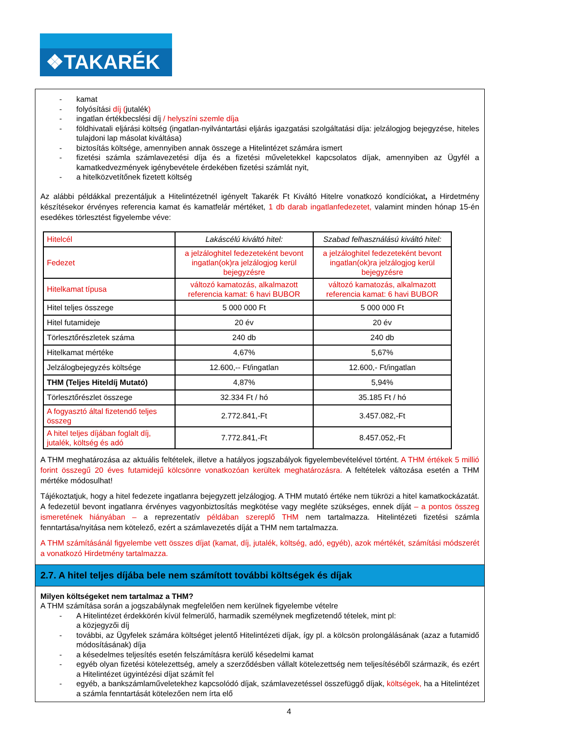❖TAKARÉK
- kamat
- folyósítási díj (jutalék)
- ingatlan értékbecslési díj / helyszíni szemle díja
- földhivatali eljárási költség (ingatlan-nyilvántartási eljárás igazgatási szolgáltatási díja: jelzálogjog bejegyzése, hiteles tulajdoni lap másolat kiváltása)
- biztosítás költsége, amennyiben annak összege a Hitelintézet számára ismert
- fizetési számla számlavezetési díja és a fizetési műveletekkel kapcsolatos díjak, amennyiben az Ügyfél a kamatkedvezmények igénybevétele érdekében fizetési számlát nyit,
- a hitelközvetítőnek fizetett költség
Az alábbi példákkal prezentáljuk a Hitelintézetnél igényelt Takarék Ft Kiváltó Hitelre vonatkozó kondíciókat, a Hirdetmény készítésekor érvényes referencia kamat és kamatfelár mértéket, 1 db darab ingatlanfedezetet, valamint minden hónap 15-én esedékes törlesztést figyelembe véve:
| Hitelcél | Lakáscélú kiváltó hitel: | Szabad felhasználású kiváltó hitel: |
| Fedezet | a jelzáloghitel fedezeteként bevont ingatlan(ok)ra jelzálogjog kerül bejegyzésre | a jelzáloghitel fedezeteként bevont ingatlan(ok)ra jelzálogjog kerül bejegyzésre |
| Hitelkamat típusa | változó kamatozás, alkalmazott referencia kamat: 6 havi BUBOR | változó kamatozás, alkalmazott referencia kamat: 6 havi BUBOR |
| Hitel teljes összege | 5 000 000 Ft | 5 000 000 Ft |
| Hitel futamideje | 20 év | 20 év |
| Törlesztőrészletek száma | 240 db | 240 db |
| Hitelkamat mértéke | 4,67% | 5,67% |
| Jelzálogbejegyzés költsége | 12.600,-- Ft/ingatlan | 12.600,- Ft/ingatlan |
| THM (Teljes Hiteldíj Mutató) | 4,87% | 5,94% |
| Törlesztőrészlet összege | 32.334 Ft / hó | 35.185 Ft / hó |
| A fogyasztó által fizetendő teljes összeg | 2.772.841,-Ft | 3.457.082,-Ft |
| A hitel teljes díjában foglalt díj, jutalék, költség és adó | 7.772.841,-Ft | 8.457.052,-Ft |
A THM meghatározása az aktuális feltételek, illetve a hatályos jogszabályok figyelembevételével történt. A THM értékek 5 millió forint összegű 20 éves futamidejű kölcsönre vonatkozóan kerültek meghatározásra. A feltételek változása esetén a THM mértéke módosulhat!
Tájékoztatjuk, hogy a hitel fedezete ingatlanra bejegyzett jelzálogjog. A THM mutató értéke nem tükrözi a hitel kamatkockázatát. A fedezetül bevont ingatlanra érvényes vagyonbiztosítás megkötése vagy megléte szükséges, ennek díját – a pontos összeg ismeretének hiányában – a reprezentatív példában szereplő THM nem tartalmazza. Hitelintézeti fizetési számla fenntartása/nyitása nem kötelező, ezért a számlavezetés díját a THM nem tartalmazza.
A THM számításánál figyelembe vett összes díjat (kamat, díj, jutalék, költség, adó, egyéb), azok mértékét, számítási módszerét a vonatkozó Hirdetmény tartalmazza.
2.7. A hitel teljes díjába bele nem számított további költségek és díjak
Milyen költségeket nem tartalmaz a THM?
A THM számítása során a jogszabálynak megfelelően nem kerülnek figyelembe vételre
- A Hitelintézet érdekkörén kívül felmerülő, harmadik személynek megfizetendő tételek, mint pl:
a közjegyzői díj
- további, az Ügyfelek számára költséget jelentő Hitelintézeti díjak, így pl. a kölcsön prolongálásának (azaz a futamidő módosításának) díja
- a késedelmes teljesítés esetén felszámításra kerülő késedelmi kamat
- egyéb olyan fizetési kötelezettség, amely a szerződésben vállalt kötelezettség nem teljesítéséből származik, és ezért a Hitelintézet ügyintézési díjat számít fel
- egyéb, a bankszámlaműveletekhez kapcsolódó díjak, számlavezetéssel összefüggő díjak, költségek, ha a Hitelintézet a számla fenntartását kötelezően nem írta elő
4